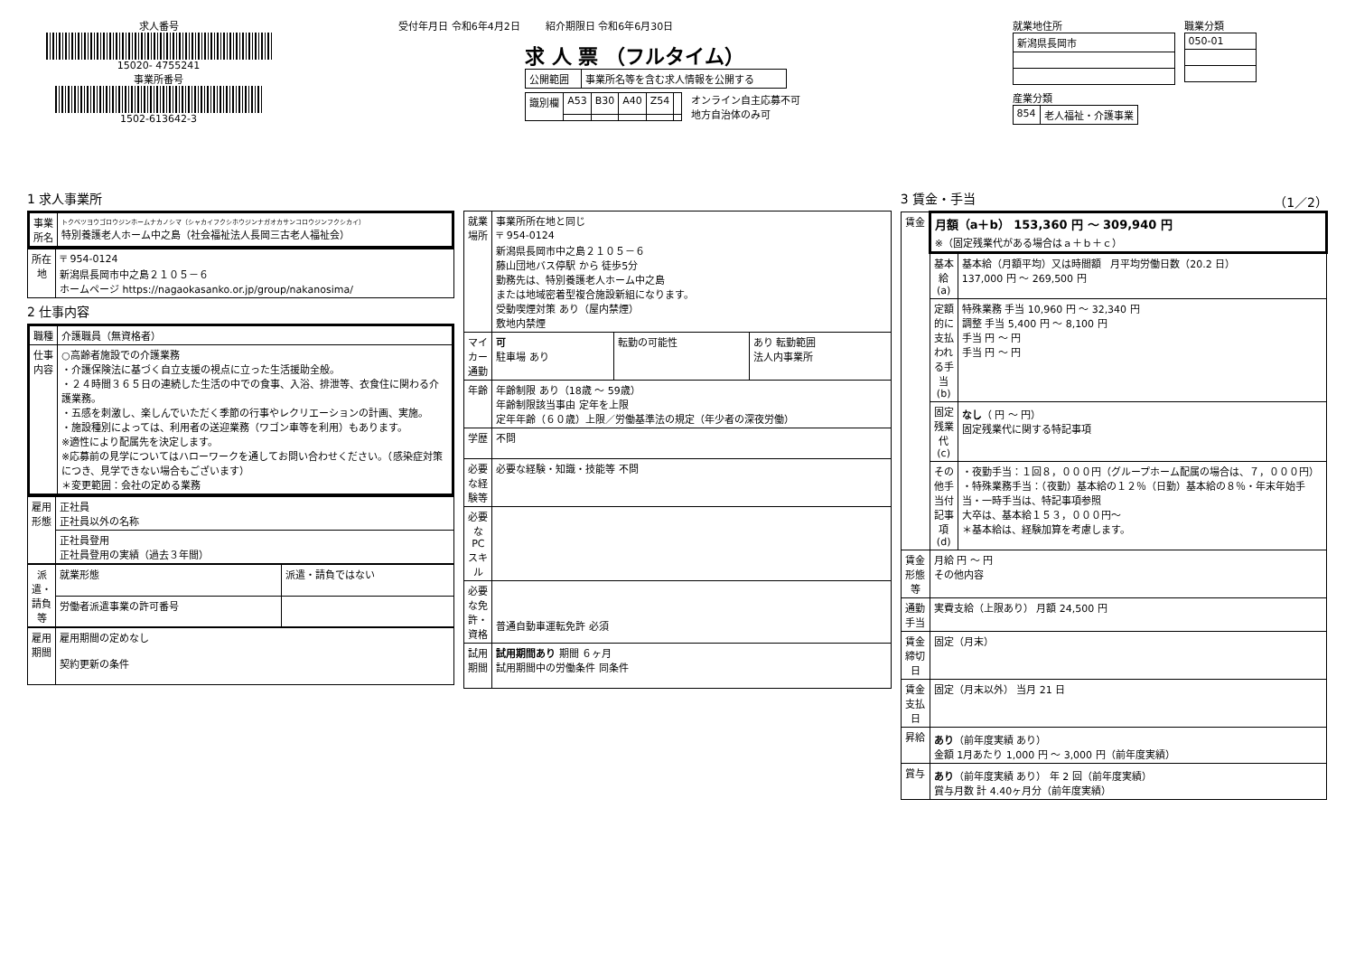求人番号
15020- 4755241
事業所番号
1502-613642-3
受付年月日 令和6年4月2日 紹介期限日 令和6年6月30日
求 人 票 （フルタイム）
| 公開範囲 | 事業所名等を含む求人情報を公開する |
| 識別欄 | A53 | B30 | A40 | Z54 | |
オンライン自主応募不可
地方自治体のみ可
就業地住所
| 新潟県長岡市 |
職業分類
| 050-01 |
産業分類
| 854 | 老人福祉・介護事業 |
1 求人事業所
| 事業所名 | トクベツヨウゴロウジンホームナカノシマ（シャカイフクシホウジンナガオカサンコロウジンフクシカイ） 特別養護老人ホーム中之島（社会福祉法人長岡三古老人福祉会） |
| 所在地 | 〒 954-0124 新潟県長岡市中之島２１０５－６ ホームページ https://nagaokasanko.or.jp/group/nakanosima/ |
2 仕事内容
| 職種 | 介護職員（無資格者） |
| 仕事内容 | ○高齢者施設での介護業務 ・介護保険法に基づく自立支援の視点に立った生活援助全般。 ・２４時間３６５日の連続した生活の中での食事、入浴、排泄等、衣食住に関わる介護業務。 ・五感を刺激し、楽しんでいただく季節の行事やレクリエーションの計画、実施。 ・施設種別によっては、利用者の送迎業務（ワゴン車等を利用）もあります。 ※適性により配属先を決定します。 ※応募前の見学についてはハローワークを通してお問い合わせください。（感染症対策につき、見学できない場合もございます） ＊変更範囲：会社の定める業務 |
| 雇用形態 | 正社員 正社員以外の名称 |
| | 正社員登用 正社員登用の実績（過去３年間） |
| 派遣・請負等 | 就業形態 | 派遣・請負ではない |
| | 労働者派遣事業の許可番号 | |
| 雇用期間 | 雇用期間の定めなし 契約更新の条件 |
| 就業場所 | 事業所所在地と同じ 〒 954-0124 新潟県長岡市中之島２１０５－６ 藤山団地バス停駅 から 徒歩5分 勤務先は、特別養護老人ホーム中之島 または地域密着型複合施設新組になります。 受動喫煙対策 あり（屋内禁煙） 敷地内禁煙 | | |
| マイカー通勤 | 可 駐車場 あり | 転勤の可能性 | あり 転勤範囲 法人内事業所 |
| 年齢 | 年齢制限 あり（18歳 ～ 59歳） 年齢制限該当事由 定年を上限 定年年齢（６０歳）上限／労働基準法の規定（年少者の深夜労働） | | |
| 学歴 | 不問 | | |
| 必要な経験等 | 必要な経験・知識・技能等 不問 | | |
| 必要なPCスキル | | | |
| 必要な免許・資格 | 普通自動車運転免許 必須 | | |
| 試用期間 | 試用期間あり 期間 ６ヶ月 試用期間中の労働条件 同条件 | | |
3 賃金・手当 （1／2）
| 賃金 | 月額（a＋b） 153,360 円 ～ 309,940 円 ※（固定残業代がある場合はａ＋ｂ＋ｃ） | |
| | 基本給(a) | 基本給（月額平均）又は時間額 月平均労働日数（20.2 日） 137,000 円 ～ 269,500 円 |
| | 定額的に支払われる手当(b) | 特殊業務 手当 10,960 円 ～ 32,340 円 調整 手当 5,400 円 ～ 8,100 円 手当 円 ～ 円 手当 円 ～ 円 |
| | 固定残業代(c) | なし （ 円 ～ 円） 固定残業代に関する特記事項 |
| | その他手当付記事項(d) | ・夜勤手当：１回８，０００円（グループホーム配属の場合は、７，０００円） ・特殊業務手当：（夜勤）基本給の１２％（日勤）基本給の８％・年末年始手当・一時手当は、特記事項参照 大卒は、基本給１５３，０００円～ ＊基本給は、経験加算を考慮します。 |
| 賃金形態等 | 月給 円 ～ 円 その他内容 | |
| 通勤手当 | 実費支給（上限あり） 月額 24,500 円 | |
| 賃金締切日 | 固定（月末） | |
| 賃金支払日 | 固定（月末以外） 当月 21 日 | |
| 昇給 | あり （前年度実績 あり） 金額 1月あたり 1,000 円 ～ 3,000 円（前年度実績） | |
| 賞与 | あり （前年度実績 あり） 年 2 回（前年度実績） 賞与月数 計 4.40ヶ月分（前年度実績） | |